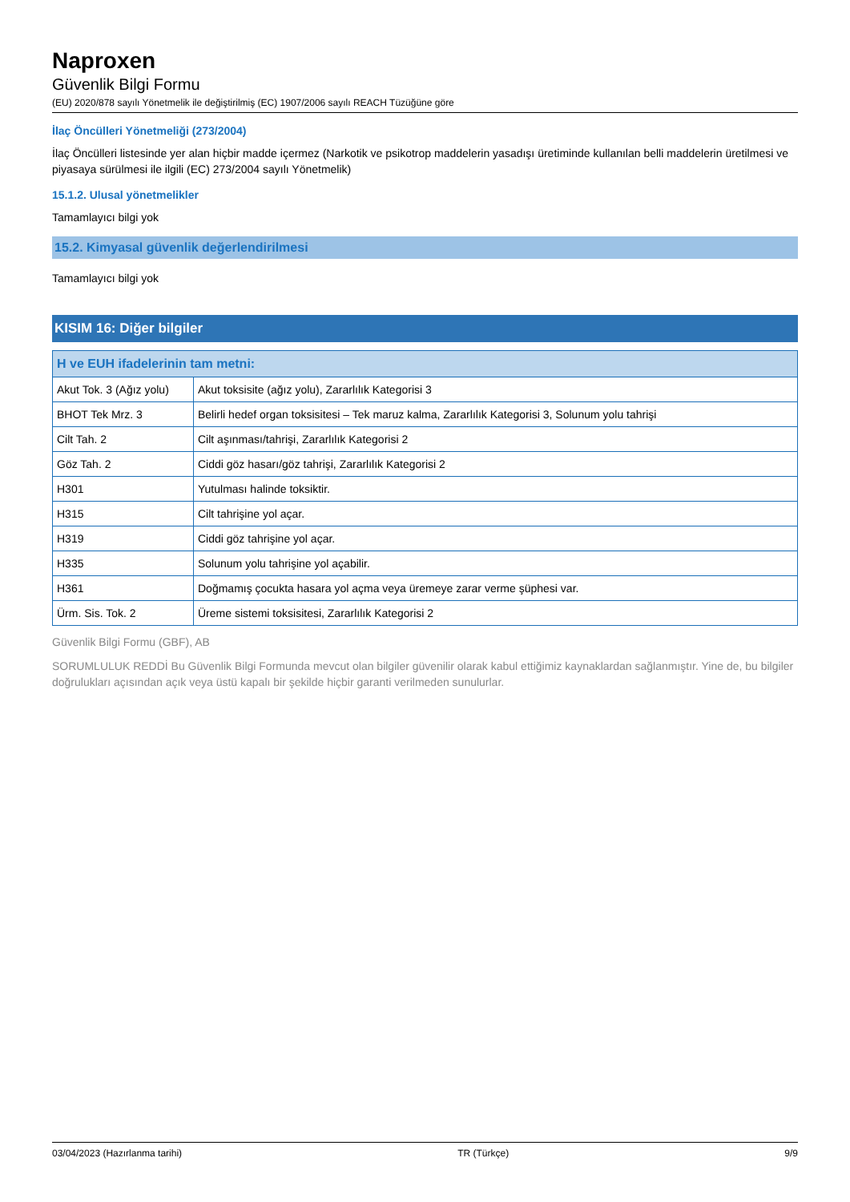Naproxen
Güvenlik Bilgi Formu
(EU) 2020/878 sayılı Yönetmelik ile değiştirilmiş (EC) 1907/2006 sayılı REACH Tüzüğüne göre
İlaç Öncülleri Yönetmeliği (273/2004)
İlaç Öncülleri listesinde yer alan hiçbir madde içermez (Narkotik ve psikotrop maddelerin yasadışı üretiminde kullanılan belli maddelerin üretilmesi ve piyasaya sürülmesi ile ilgili (EC) 273/2004 sayılı Yönetmelik)
15.1.2. Ulusal yönetmelikler
Tamamlayıcı bilgi yok
15.2. Kimyasal güvenlik değerlendirilmesi
Tamamlayıcı bilgi yok
KISIM 16: Diğer bilgiler
| H ve EUH ifadelerinin tam metni: | |
| --- | --- |
| Akut Tok. 3 (Ağız yolu) | Akut toksisite (ağız yolu), Zararlılık Kategorisi 3 |
| BHOT Tek Mrz. 3 | Belirli hedef organ toksisitesi – Tek maruz kalma, Zararlılık Kategorisi 3, Solunum yolu tahrişi |
| Cilt Tah. 2 | Cilt aşınması/tahrişi, Zararlılık Kategorisi 2 |
| Göz Tah. 2 | Ciddi göz hasarı/göz tahrişi, Zararlılık Kategorisi 2 |
| H301 | Yutulması halinde toksiktir. |
| H315 | Cilt tahrişine yol açar. |
| H319 | Ciddi göz tahrişine yol açar. |
| H335 | Solunum yolu tahrişine yol açabilir. |
| H361 | Doğmamış çocukta hasara yol açma veya üremeye zarar verme şüphesi var. |
| Ürm. Sis. Tok. 2 | Üreme sistemi toksisitesi, Zararlılık Kategorisi 2 |
Güvenlik Bilgi Formu (GBF), AB
SORUMLULUK REDDİ Bu Güvenlik Bilgi Formunda mevcut olan bilgiler güvenilir olarak kabul ettiğimiz kaynaklardan sağlanmıştır. Yine de, bu bilgiler doğrulukları açısından açık veya üstü kapalı bir şekilde hiçbir garanti verilmeden sunulurlar.
03/04/2023 (Hazırlanma tarihi) TR (Türkçe) 9/9